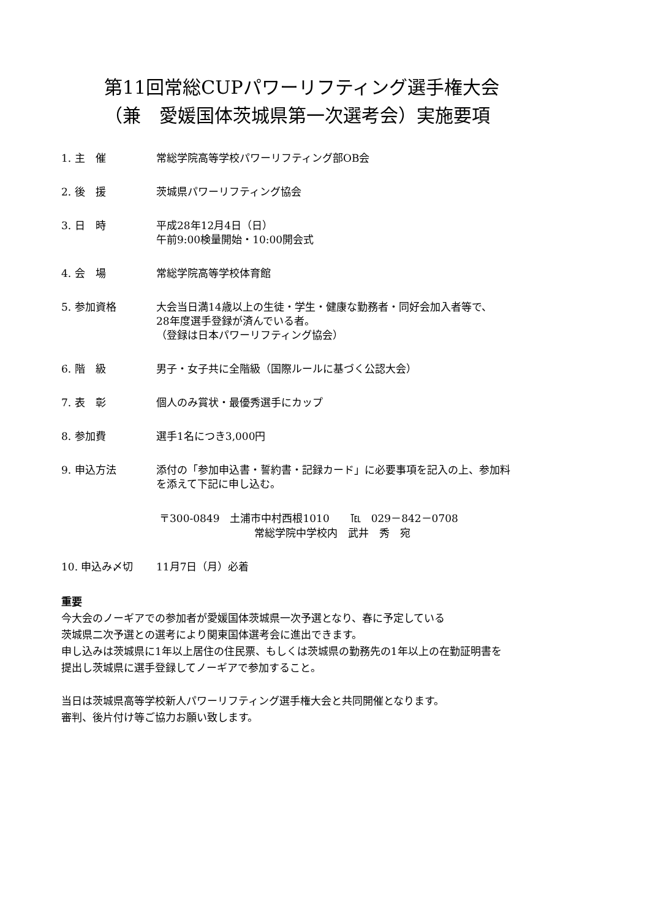第11回常総CUPパワーリフティング選手権大会
（兼　愛媛国体茨城県第一次選考会）実施要項
1. 主　催 常総学院高等学校パワーリフティング部OB会
2. 後　援 茨城県パワーリフティング協会
3. 日　時 平成28年12月4日（日）
午前9:00検量開始・10:00開会式
4. 会　場 常総学院高等学校体育館
5. 参加資格 大会当日満14歳以上の生徒・学生・健康な勤務者・同好会加入者等で、
28年度選手登録が済んでいる者。
（登録は日本パワーリフティング協会）
6. 階　級 男子・女子共に全階級（国際ルールに基づく公認大会）
7. 表　彰 個人のみ賞状・最優秀選手にカップ
8. 参加費 選手1名につき3,000円
9. 申込方法 添付の「参加申込書・誓約書・記録カード」に必要事項を記入の上、参加料
を添えて下記に申し込む。
〒300-0849　土浦市中村西根1010　　℡　029－842－0708
常総学院中学校内　武井　秀　宛
10. 申込み〆切 11月7日（月）必着
重要
今大会のノーギアでの参加者が愛媛国体茨城県一次予選となり、春に予定している
茨城県二次予選との選考により関東国体選考会に進出できます。
申し込みは茨城県に1年以上居住の住民票、もしくは茨城県の勤務先の1年以上の在勤証明書を
提出し茨城県に選手登録してノーギアで参加すること。
当日は茨城県高等学校新人パワーリフティング選手権大会と共同開催となります。
審判、後片付け等ご協力お願い致します。